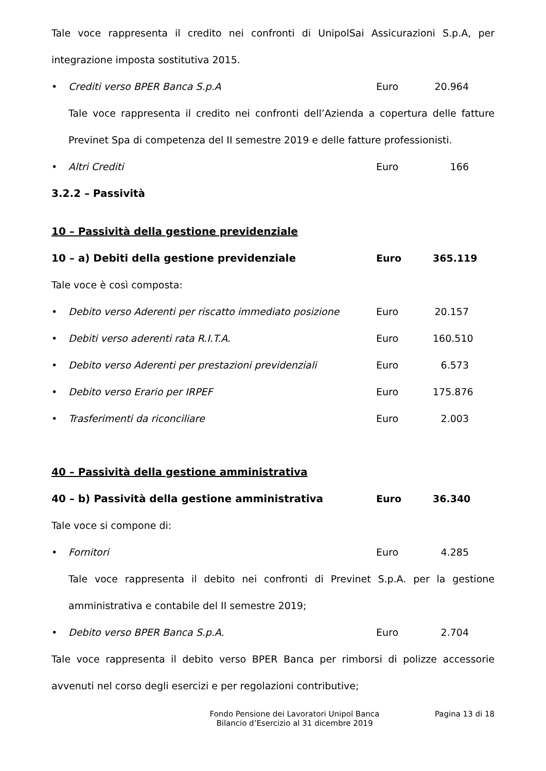Tale voce rappresenta il credito nei confronti di UnipolSai Assicurazioni S.p.A, per integrazione imposta sostitutiva 2015.
• Crediti verso BPER Banca S.p.A Euro 20.964
Tale voce rappresenta il credito nei confronti dell’Azienda a copertura delle fatture Previnet Spa di competenza del II semestre 2019 e delle fatture professionisti.
• Altri Crediti Euro 166
3.2.2 – Passività
10 – Passività della gestione previdenziale
10 – a) Debiti della gestione previdenziale Euro 365.119
Tale voce è così composta:
• Debito verso Aderenti per riscatto immediato posizione Euro 20.157
• Debiti verso aderenti rata R.I.T.A. Euro 160.510
• Debito verso Aderenti per prestazioni previdenziali Euro 6.573
• Debito verso Erario per IRPEF Euro 175.876
• Trasferimenti da riconciliare Euro 2.003
40 – Passività della gestione amministrativa
40 – b) Passività della gestione amministrativa Euro 36.340
Tale voce si compone di:
• Fornitori Euro 4.285
Tale voce rappresenta il debito nei confronti di Previnet S.p.A. per la gestione amministrativa e contabile del II semestre 2019;
• Debito verso BPER Banca S.p.A. Euro 2.704
Tale voce rappresenta il debito verso BPER Banca per rimborsi di polizze accessorie avvenuti nel corso degli esercizi e per regolazioni contributive;
Fondo Pensione dei Lavoratori Unipol Banca
Bilancio d’Esercizio al 31 dicembre 2019
Pagina 13 di 18